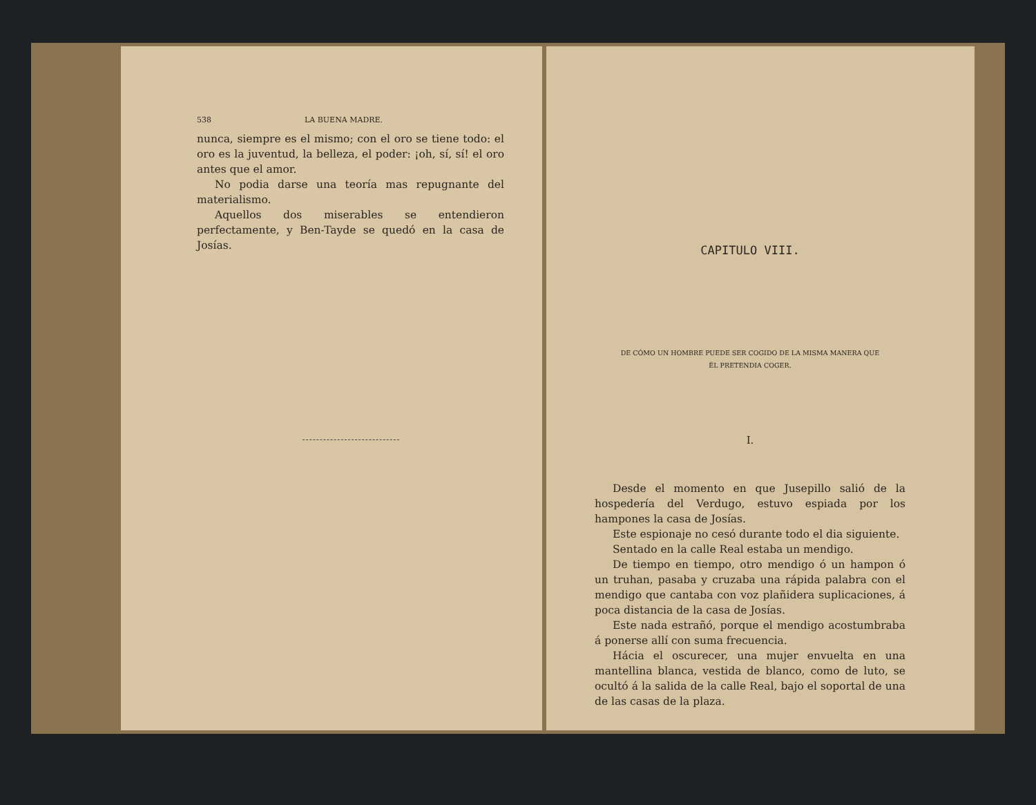538 LA BUENA MADRE.
nunca, siempre es el mismo; con el oro se tiene todo: el oro es la juventud, la belleza, el poder: ¡oh, sí, sí! el oro antes que el amor.
No podia darse una teoría mas repugnante del materialismo.
Aquellos dos miserables se entendieron perfectamente, y Ben-Tayde se quedó en la casa de Josías.
CAPITULO VIII.
DE CÓMO UN HOMBRE PUEDE SER COGIDO DE LA MISMA MANERA QUE
ÉL PRETENDIA COGER.
I.
Desde el momento en que Jusepillo salió de la hospedería del Verdugo, estuvo espiada por los hampones la casa de Josías.
Este espionaje no cesó durante todo el dia siguiente.
Sentado en la calle Real estaba un mendigo.
De tiempo en tiempo, otro mendigo ó un hampon ó un truhan, pasaba y cruzaba una rápida palabra con el mendigo que cantaba con voz plañidera suplicaciones, á poca distancia de la casa de Josías.
Este nada estrañó, porque el mendigo acostumbraba á ponerse allí con suma frecuencia.
Hácia el oscurecer, una mujer envuelta en una mantellina blanca, vestida de blanco, como de luto, se ocultó á la salida de la calle Real, bajo el soportal de una de las casas de la plaza.